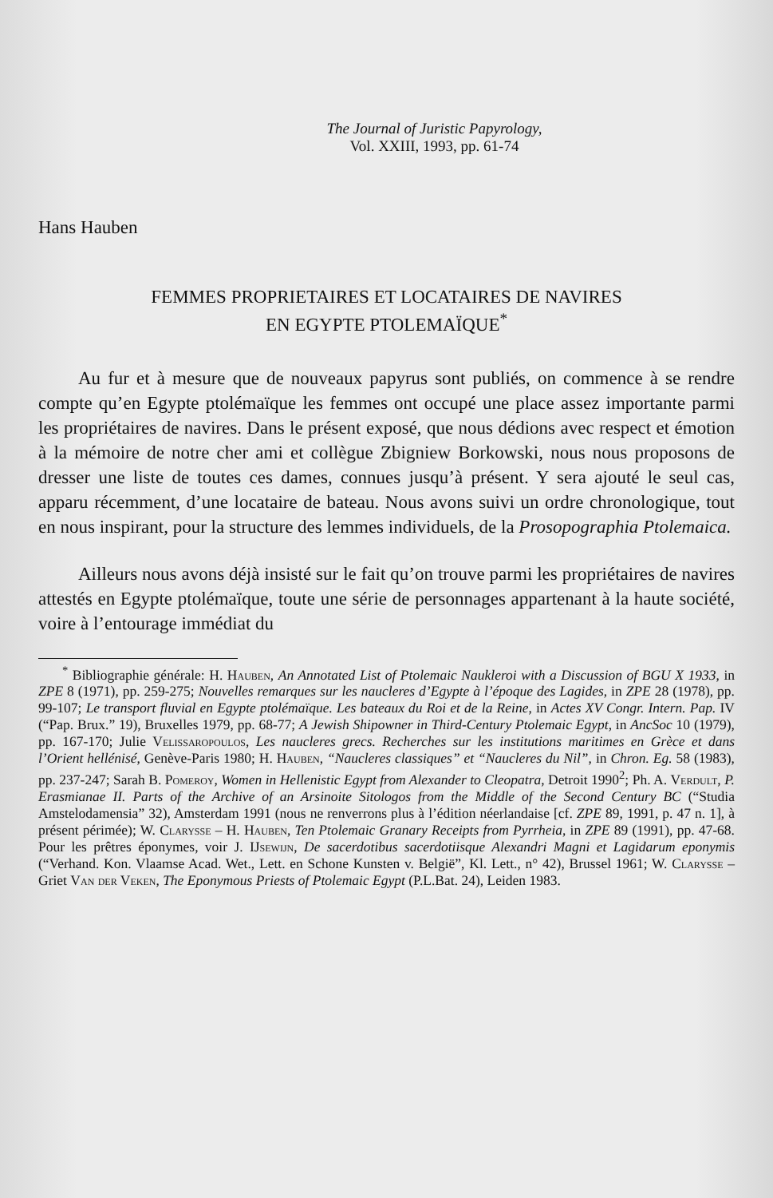The Journal of Juristic Papyrology,
Vol. XXIII, 1993, pp. 61-74
Hans Hauben
FEMMES PROPRIETAIRES ET LOCATAIRES DE NAVIRES
EN EGYPTE PTOLEMAÏQUE<sup>*</sup>
Au fur et à mesure que de nouveaux papyrus sont publiés, on commence à se rendre compte qu’en Egypte ptolémaïque les femmes ont occupé une place assez importante parmi les propriétaires de navires. Dans le présent exposé, que nous dédions avec respect et émotion à la mémoire de notre cher ami et collègue Zbigniew Borkowski, nous nous proposons de dresser une liste de toutes ces dames, connues jusqu’à présent. Y sera ajouté le seul cas, apparu récemment, d’une locataire de bateau. Nous avons suivi un ordre chronologique, tout en nous inspirant, pour la structure des lemmes individuels, de la Prosopographia Ptolemaica.
Ailleurs nous avons déjà insisté sur le fait qu’on trouve parmi les propriétaires de navires attestés en Egypte ptolémaïque, toute une série de personnages appartenant à la haute société, voire à l’entourage immédiat du
<sup>*</sup> Bibliographie générale: H. Hauben, An Annotated List of Ptolemaic Naukleroi with a Discussion of BGU X 1933, in ZPE 8 (1971), pp. 259-275; Nouvelles remarques sur les naucleres d’Egypte à l’époque des Lagides, in ZPE 28 (1978), pp. 99-107; Le transport fluvial en Egypte ptolémaïque. Les bateaux du Roi et de la Reine, in Actes XV Congr. Intern. Pap. IV (“Pap. Brux.” 19), Bruxelles 1979, pp. 68-77; A Jewish Shipowner in Third-Century Ptolemaic Egypt, in AncSoc 10 (1979), pp. 167-170; Julie Velissaropoulos, Les naucleres grecs. Recherches sur les institutions maritimes en Grèce et dans l’Orient hellénisé, Genève-Paris 1980; H. Hauben, “Naucleres classiques” et “Naucleres du Nil”, in Chron. Eg. 58 (1983), pp. 237-247; Sarah B. Pomeroy, Women in Hellenistic Egypt from Alexander to Cleopatra, Detroit 1990<sup>2</sup>; Ph. A. Verdult, P. Erasmianae II. Parts of the Archive of an Arsinoite Sitologos from the Middle of the Second Century BC (“Studia Amstelodamensia” 32), Amsterdam 1991 (nous ne renverrons plus à l’édition néerlandaise [cf. ZPE 89, 1991, p. 47 n. 1], à présent périmée); W. Clarysse – H. Hauben, Ten Ptolemaic Granary Receipts from Pyrrheia, in ZPE 89 (1991), pp. 47-68. Pour les prêtres éponymes, voir J. IJsewijn, De sacerdotibus sacerdotiisque Alexandri Magni et Lagidarum eponymis (“Verhand. Kon. Vlaamse Acad. Wet., Lett. en Schone Kunsten v. België”, Kl. Lett., n° 42), Brussel 1961; W. Clarysse – Griet Van der Veken, The Eponymous Priests of Ptolemaic Egypt (P.L.Bat. 24), Leiden 1983.